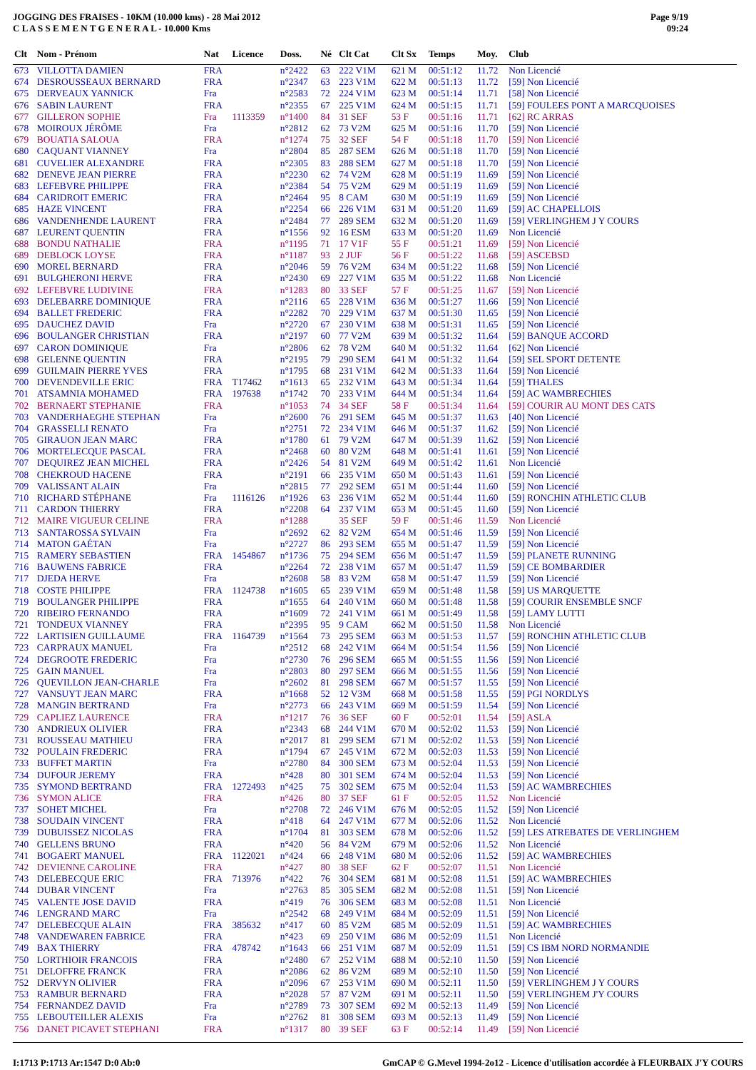JOGGING DES FRAISES - 10KM (10.000 kms) - 28 Mai 2012
C L A S S E M E N T G E N E R A L - 10.000 Kms
Page 9/19
09:24
| Clt | Nom - Prénom | Nat | Licence | Doss. | Né | Clt Cat | Clt Sx | Temps | Moy. | Club |
| --- | --- | --- | --- | --- | --- | --- | --- | --- | --- | --- |
| 673 | VILLOTTA DAMIEN | FRA | | n°2422 | 63 | 222 V1M | 621 M | 00:51:12 | 11.72 | Non Licencié |
| 674 | DESROUSSEAUX BERNARD | FRA | | n°2347 | 63 | 223 V1M | 622 M | 00:51:13 | 11.72 | [59] Non Licencié |
| 675 | DERVEAUX YANNICK | Fra | | n°2583 | 72 | 224 V1M | 623 M | 00:51:14 | 11.71 | [58] Non Licencié |
| 676 | SABIN LAURENT | FRA | | n°2355 | 67 | 225 V1M | 624 M | 00:51:15 | 11.71 | [59] FOULEES PONT A MARCQUOISES |
| 677 | GILLERON SOPHIE | Fra | 1113359 | n°1400 | 84 | 31 SEF | 53 F | 00:51:16 | 11.71 | [62] RC ARRAS |
| 678 | MOIROUX JÉRÔME | Fra | | n°2812 | 62 | 73 V2M | 625 M | 00:51:16 | 11.70 | [59] Non Licencié |
| 679 | BOUATIA SALOUA | FRA | | n°1274 | 75 | 32 SEF | 54 F | 00:51:18 | 11.70 | [59] Non Licencié |
| 680 | CAQUANT VIANNEY | Fra | | n°2804 | 85 | 287 SEM | 626 M | 00:51:18 | 11.70 | [59] Non Licencié |
| 681 | CUVELIER ALEXANDRE | FRA | | n°2305 | 83 | 288 SEM | 627 M | 00:51:18 | 11.70 | [59] Non Licencié |
| 682 | DENEVE JEAN PIERRE | FRA | | n°2230 | 62 | 74 V2M | 628 M | 00:51:19 | 11.69 | [59] Non Licencié |
| 683 | LEFEBVRE PHILIPPE | FRA | | n°2384 | 54 | 75 V2M | 629 M | 00:51:19 | 11.69 | [59] Non Licencié |
| 684 | CARIDROIT EMERIC | FRA | | n°2464 | 95 | 8 CAM | 630 M | 00:51:19 | 11.69 | [59] Non Licencié |
| 685 | HAZE VINCENT | FRA | | n°2254 | 66 | 226 V1M | 631 M | 00:51:20 | 11.69 | [59] AC CHAPELLOIS |
| 686 | VANDENHENDE LAURENT | FRA | | n°2484 | 77 | 289 SEM | 632 M | 00:51:20 | 11.69 | [59] VERLINGHEM J Y COURS |
| 687 | LEURENT QUENTIN | FRA | | n°1556 | 92 | 16 ESM | 633 M | 00:51:20 | 11.69 | Non Licencié |
| 688 | BONDU NATHALIE | FRA | | n°1195 | 71 | 17 V1F | 55 F | 00:51:21 | 11.69 | [59] Non Licencié |
| 689 | DEBLOCK LOYSE | FRA | | n°1187 | 93 | 2 JUF | 56 F | 00:51:22 | 11.68 | [59] ASCEBSD |
| 690 | MOREL BERNARD | FRA | | n°2046 | 59 | 76 V2M | 634 M | 00:51:22 | 11.68 | [59] Non Licencié |
| 691 | BULGHERONI HERVE | FRA | | n°2430 | 69 | 227 V1M | 635 M | 00:51:22 | 11.68 | Non Licencié |
| 692 | LEFEBVRE LUDIVINE | FRA | | n°1283 | 80 | 33 SEF | 57 F | 00:51:25 | 11.67 | [59] Non Licencié |
| 693 | DELEBARRE DOMINIQUE | FRA | | n°2116 | 65 | 228 V1M | 636 M | 00:51:27 | 11.66 | [59] Non Licencié |
| 694 | BALLET FREDERIC | FRA | | n°2282 | 70 | 229 V1M | 637 M | 00:51:30 | 11.65 | [59] Non Licencié |
| 695 | DAUCHEZ DAVID | Fra | | n°2720 | 67 | 230 V1M | 638 M | 00:51:31 | 11.65 | [59] Non Licencié |
| 696 | BOULANGER CHRISTIAN | FRA | | n°2197 | 60 | 77 V2M | 639 M | 00:51:32 | 11.64 | [59] BANQUE ACCORD |
| 697 | CARON DOMINIQUE | Fra | | n°2806 | 62 | 78 V2M | 640 M | 00:51:32 | 11.64 | [62] Non Licencié |
| 698 | GELENNE QUENTIN | FRA | | n°2195 | 79 | 290 SEM | 641 M | 00:51:32 | 11.64 | [59] SEL SPORT DETENTE |
| 699 | GUILMAIN PIERRE YVES | FRA | | n°1795 | 68 | 231 V1M | 642 M | 00:51:33 | 11.64 | [59] Non Licencié |
| 700 | DEVENDEVILLE ERIC | FRA | T17462 | n°1613 | 65 | 232 V1M | 643 M | 00:51:34 | 11.64 | [59] THALES |
| 701 | ATSAMNIA MOHAMED | FRA | 197638 | n°1742 | 70 | 233 V1M | 644 M | 00:51:34 | 11.64 | [59] AC WAMBRECHIES |
| 702 | BERNAERT STEPHANIE | FRA | | n°1053 | 74 | 34 SEF | 58 F | 00:51:34 | 11.64 | [59] COURIR AU MONT DES CATS |
| 703 | VANDERHAEGHE STEPHAN | Fra | | n°2600 | 76 | 291 SEM | 645 M | 00:51:37 | 11.63 | [40] Non Licencié |
| 704 | GRASSELLI RENATO | Fra | | n°2751 | 72 | 234 V1M | 646 M | 00:51:37 | 11.62 | [59] Non Licencié |
| 705 | GIRAUON JEAN MARC | FRA | | n°1780 | 61 | 79 V2M | 647 M | 00:51:39 | 11.62 | [59] Non Licencié |
| 706 | MORTELECQUE PASCAL | FRA | | n°2468 | 60 | 80 V2M | 648 M | 00:51:41 | 11.61 | [59] Non Licencié |
| 707 | DEQUIREZ JEAN MICHEL | FRA | | n°2426 | 54 | 81 V2M | 649 M | 00:51:42 | 11.61 | Non Licencié |
| 708 | CHEKROUD HACENE | FRA | | n°2191 | 66 | 235 V1M | 650 M | 00:51:43 | 11.61 | [59] Non Licencié |
| 709 | VALISSANT ALAIN | Fra | | n°2815 | 77 | 292 SEM | 651 M | 00:51:44 | 11.60 | [59] Non Licencié |
| 710 | RICHARD STÉPHANE | Fra | 1116126 | n°1926 | 63 | 236 V1M | 652 M | 00:51:44 | 11.60 | [59] RONCHIN ATHLETIC CLUB |
| 711 | CARDON THIERRY | FRA | | n°2208 | 64 | 237 V1M | 653 M | 00:51:45 | 11.60 | [59] Non Licencié |
| 712 | MAIRE VIGUEUR CELINE | FRA | | n°1288 | | 35 SEF | 59 F | 00:51:46 | 11.59 | Non Licencié |
| 713 | SANTAROSSA SYLVAIN | Fra | | n°2692 | 62 | 82 V2M | 654 M | 00:51:46 | 11.59 | [59] Non Licencié |
| 714 | MATON GAÉTAN | Fra | | n°2727 | 86 | 293 SEM | 655 M | 00:51:47 | 11.59 | [59] Non Licencié |
| 715 | RAMERY SEBASTIEN | FRA | 1454867 | n°1736 | 75 | 294 SEM | 656 M | 00:51:47 | 11.59 | [59] PLANETE RUNNING |
| 716 | BAUWENS FABRICE | FRA | | n°2264 | 72 | 238 V1M | 657 M | 00:51:47 | 11.59 | [59] CE BOMBARDIER |
| 717 | DJEDA HERVE | Fra | | n°2608 | 58 | 83 V2M | 658 M | 00:51:47 | 11.59 | [59] Non Licencié |
| 718 | COSTE PHILIPPE | FRA | 1124738 | n°1605 | 65 | 239 V1M | 659 M | 00:51:48 | 11.58 | [59] US MARQUETTE |
| 719 | BOULANGER PHILIPPE | FRA | | n°1655 | 64 | 240 V1M | 660 M | 00:51:48 | 11.58 | [59] COURIR ENSEMBLE SNCF |
| 720 | RIBEIRO FERNANDO | FRA | | n°1609 | 72 | 241 V1M | 661 M | 00:51:49 | 11.58 | [59] LAMY LUTTI |
| 721 | TONDEUX VIANNEY | FRA | | n°2395 | 95 | 9 CAM | 662 M | 00:51:50 | 11.58 | Non Licencié |
| 722 | LARTISIEN GUILLAUME | FRA | 1164739 | n°1564 | 73 | 295 SEM | 663 M | 00:51:53 | 11.57 | [59] RONCHIN ATHLETIC CLUB |
| 723 | CARPRAUX MANUEL | Fra | | n°2512 | 68 | 242 V1M | 664 M | 00:51:54 | 11.56 | [59] Non Licencié |
| 724 | DEGROOTE FREDERIC | Fra | | n°2730 | 76 | 296 SEM | 665 M | 00:51:55 | 11.56 | [59] Non Licencié |
| 725 | GAIN MANUEL | Fra | | n°2803 | 80 | 297 SEM | 666 M | 00:51:55 | 11.56 | [59] Non Licencié |
| 726 | QUEVILLON JEAN-CHARLE | Fra | | n°2602 | 81 | 298 SEM | 667 M | 00:51:57 | 11.55 | [59] Non Licencié |
| 727 | VANSUYT JEAN MARC | FRA | | n°1668 | 52 | 12 V3M | 668 M | 00:51:58 | 11.55 | [59] PGI NORDLYS |
| 728 | MANGIN BERTRAND | Fra | | n°2773 | 66 | 243 V1M | 669 M | 00:51:59 | 11.54 | [59] Non Licencié |
| 729 | CAPLIEZ LAURENCE | FRA | | n°1217 | 76 | 36 SEF | 60 F | 00:52:01 | 11.54 | [59] ASLA |
| 730 | ANDRIEUX OLIVIER | FRA | | n°2343 | 68 | 244 V1M | 670 M | 00:52:02 | 11.53 | [59] Non Licencié |
| 731 | ROUSSEAU MATHIEU | FRA | | n°2017 | 81 | 299 SEM | 671 M | 00:52:02 | 11.53 | [59] Non Licencié |
| 732 | POULAIN FREDERIC | FRA | | n°1794 | 67 | 245 V1M | 672 M | 00:52:03 | 11.53 | [59] Non Licencié |
| 733 | BUFFET MARTIN | Fra | | n°2780 | 84 | 300 SEM | 673 M | 00:52:04 | 11.53 | [59] Non Licencié |
| 734 | DUFOUR JEREMY | FRA | | n°428 | 80 | 301 SEM | 674 M | 00:52:04 | 11.53 | [59] Non Licencié |
| 735 | SYMOND BERTRAND | FRA | 1272493 | n°425 | 75 | 302 SEM | 675 M | 00:52:04 | 11.53 | [59] AC WAMBRECHIES |
| 736 | SYMON ALICE | FRA | | n°426 | 80 | 37 SEF | 61 F | 00:52:05 | 11.52 | Non Licencié |
| 737 | SOHET MICHEL | Fra | | n°2708 | 72 | 246 V1M | 676 M | 00:52:05 | 11.52 | [59] Non Licencié |
| 738 | SOUDAIN VINCENT | FRA | | n°418 | 64 | 247 V1M | 677 M | 00:52:06 | 11.52 | Non Licencié |
| 739 | DUBUISSEZ NICOLAS | FRA | | n°1704 | 81 | 303 SEM | 678 M | 00:52:06 | 11.52 | [59] LES ATREBATES DE VERLINGHEM |
| 740 | GELLENS BRUNO | FRA | | n°420 | 56 | 84 V2M | 679 M | 00:52:06 | 11.52 | Non Licencié |
| 741 | BOGAERT MANUEL | FRA | 1122021 | n°424 | 66 | 248 V1M | 680 M | 00:52:06 | 11.52 | [59] AC WAMBRECHIES |
| 742 | DEVIENNE CAROLINE | FRA | | n°427 | 80 | 38 SEF | 62 F | 00:52:07 | 11.51 | Non Licencié |
| 743 | DELEBECQUE ERIC | FRA | 713976 | n°422 | 76 | 304 SEM | 681 M | 00:52:08 | 11.51 | [59] AC WAMBRECHIES |
| 744 | DUBAR VINCENT | Fra | | n°2763 | 85 | 305 SEM | 682 M | 00:52:08 | 11.51 | [59] Non Licencié |
| 745 | VALENTE JOSE DAVID | FRA | | n°419 | 76 | 306 SEM | 683 M | 00:52:08 | 11.51 | Non Licencié |
| 746 | LENGRAND MARC | Fra | | n°2542 | 68 | 249 V1M | 684 M | 00:52:09 | 11.51 | [59] Non Licencié |
| 747 | DELEBECQUE ALAIN | FRA | 385632 | n°417 | 60 | 85 V2M | 685 M | 00:52:09 | 11.51 | [59] AC WAMBRECHIES |
| 748 | VANDEWAREN FABRICE | FRA | | n°423 | 69 | 250 V1M | 686 M | 00:52:09 | 11.51 | Non Licencié |
| 749 | BAX THIERRY | FRA | 478742 | n°1643 | 66 | 251 V1M | 687 M | 00:52:09 | 11.51 | [59] CS IBM NORD NORMANDIE |
| 750 | LORTHIOIR FRANCOIS | FRA | | n°2480 | 67 | 252 V1M | 688 M | 00:52:10 | 11.50 | [59] Non Licencié |
| 751 | DELOFFRE FRANCK | FRA | | n°2086 | 62 | 86 V2M | 689 M | 00:52:10 | 11.50 | [59] Non Licencié |
| 752 | DERVYN OLIVIER | FRA | | n°2096 | 67 | 253 V1M | 690 M | 00:52:11 | 11.50 | [59] VERLINGHEM J Y COURS |
| 753 | RAMBUR BERNARD | FRA | | n°2028 | 57 | 87 V2M | 691 M | 00:52:11 | 11.50 | [59] VERLINGHEM J'Y COURS |
| 754 | FERNANDEZ DAVID | Fra | | n°2789 | 73 | 307 SEM | 692 M | 00:52:13 | 11.49 | [59] Non Licencié |
| 755 | LEBOUTEILLER ALEXIS | Fra | | n°2762 | 81 | 308 SEM | 693 M | 00:52:13 | 11.49 | [59] Non Licencié |
| 756 | DANET PICAVET STEPHANI | FRA | | n°1317 | 80 | 39 SEF | 63 F | 00:52:14 | 11.49 | [59] Non Licencié |
I:1713 P:1713 Ar:1547 D:0 Ab:0 GmCAP © G.Mevel 1994-2o12 - Licence d'utilisation accordée à FLEURBAIX J'Y COURS